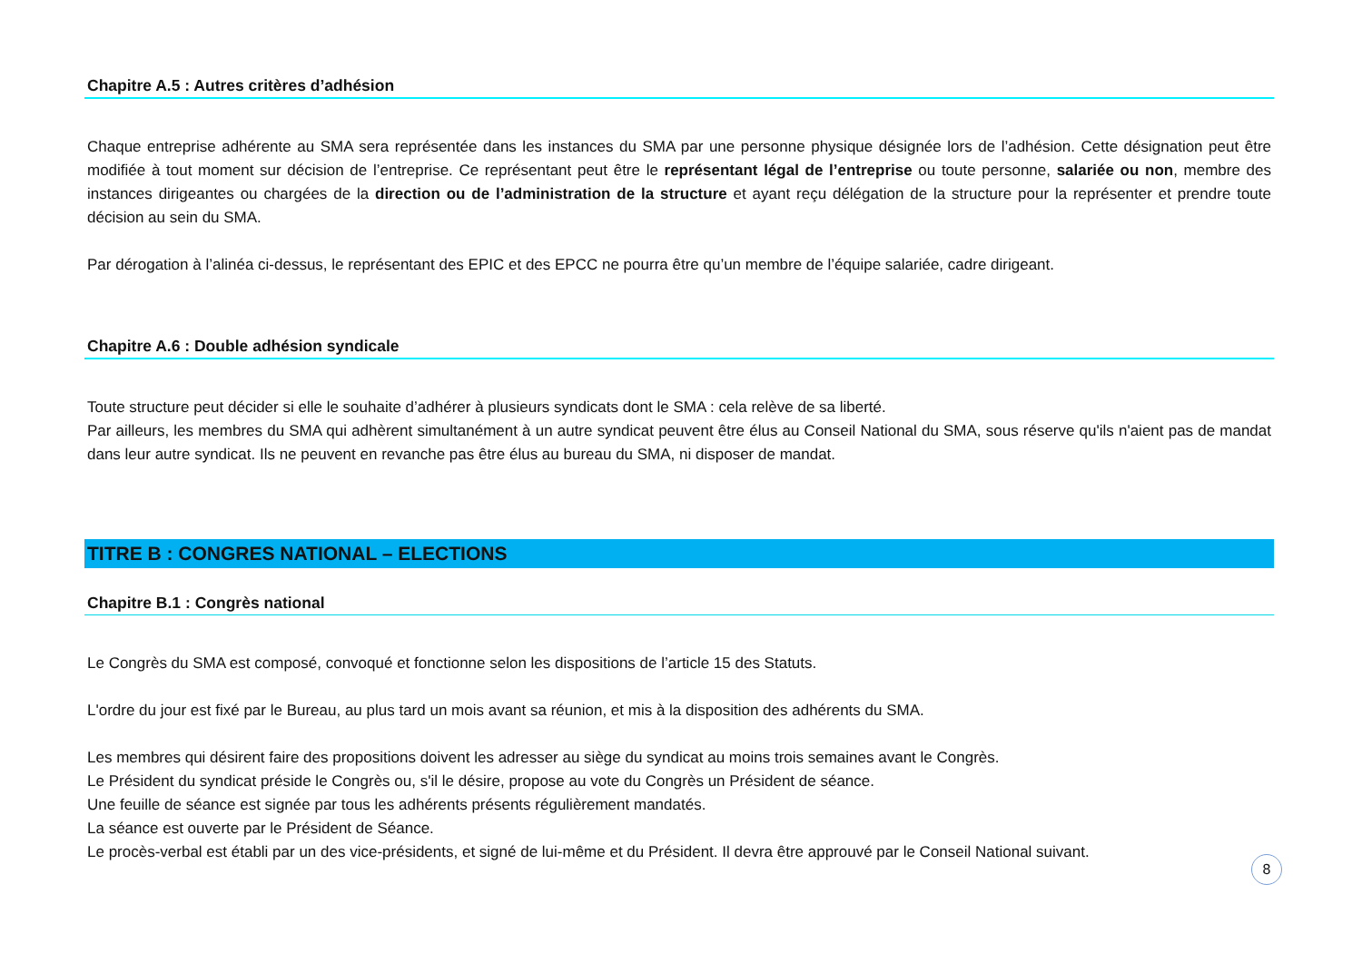Chapitre A.5 : Autres critères d’adhésion
Chaque entreprise adhérente au SMA sera représentée dans les instances du SMA par une personne physique désignée lors de l’adhésion. Cette désignation peut être modifiée à tout moment sur décision de l’entreprise. Ce représentant peut être le représentant légal de l’entreprise ou toute personne, salariée ou non, membre des instances dirigeantes ou chargées de la direction ou de l’administration de la structure et ayant reçu délégation de la structure pour la représenter et prendre toute décision au sein du SMA.
Par dérogation à l’alinéa ci-dessus, le représentant des EPIC et des EPCC ne pourra être qu’un membre de l’équipe salariée, cadre dirigeant.
Chapitre A.6 : Double adhésion syndicale
Toute structure peut décider si elle le souhaite d’adhérer à plusieurs syndicats dont le SMA : cela relève de sa liberté.
Par ailleurs, les membres du SMA qui adhèrent simultanément à un autre syndicat peuvent être élus au Conseil National du SMA, sous réserve qu'ils n'aient pas de mandat dans leur autre syndicat. Ils ne peuvent en revanche pas être élus au bureau du SMA, ni disposer de mandat.
TITRE B : CONGRES NATIONAL – ELECTIONS
Chapitre B.1 : Congrès national
Le Congrès du SMA est composé, convoqué et fonctionne selon les dispositions de l’article 15 des Statuts.
L'ordre du jour est fixé par le Bureau, au plus tard un mois avant sa réunion, et mis à la disposition des adhérents du SMA.
Les membres qui désirent faire des propositions doivent les adresser au siège du syndicat au moins trois semaines avant le Congrès.
Le Président du syndicat préside le Congrès ou, s'il le désire, propose au vote du Congrès un Président de séance.
Une feuille de séance est signée par tous les adhérents présents régulièrement mandatés.
La séance est ouverte par le Président de Séance.
Le procès-verbal est établi par un des vice-présidents, et signé de lui-même et du Président. Il devra être approuvé par le Conseil National suivant.
8